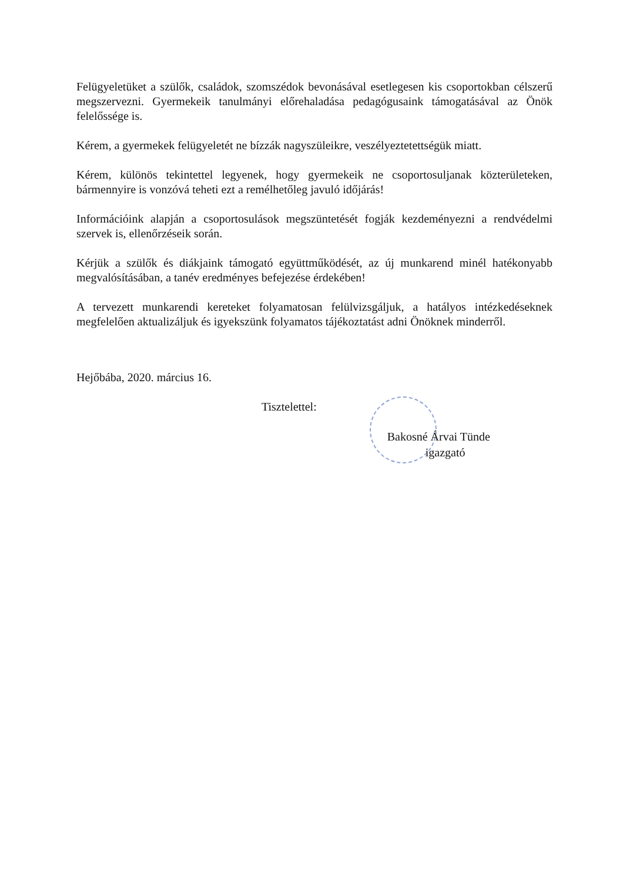Felügyeletüket a szülők, családok, szomszédok bevonásával esetlegesen kis csoportokban célszerű megszervezni. Gyermekeik tanulmányi előrehaladása pedagógusaink támogatásával az Önök felelőssége is.
Kérem, a gyermekek felügyeletét ne bízzák nagyszüleikre, veszélyeztetettségük miatt.
Kérem, különös tekintettel legyenek, hogy gyermekeik ne csoportosuljanak közterületeken, bármennyire is vonzóvá teheti ezt a remélhetőleg javuló időjárás!
Információink alapján a csoportosulások megszüntetését fogják kezdeményezni a rendvédelmi szervek is, ellenőrzéseik során.
Kérjük a szülők és diákjaink támogató együttműködését, az új munkarend minél hatékonyabb megvalósításában, a tanév eredményes befejezése érdekében!
A tervezett munkarendi kereteket folyamatosan felülvizsgáljuk, a hatályos intézkedéseknek megfelelően aktualizáljuk és igyekszünk folyamatos tájékoztatást adni Önöknek minderről.
Hejőbába, 2020. március 16.
Tisztelettel:
Bakosné Árvai Tünde
igazgató